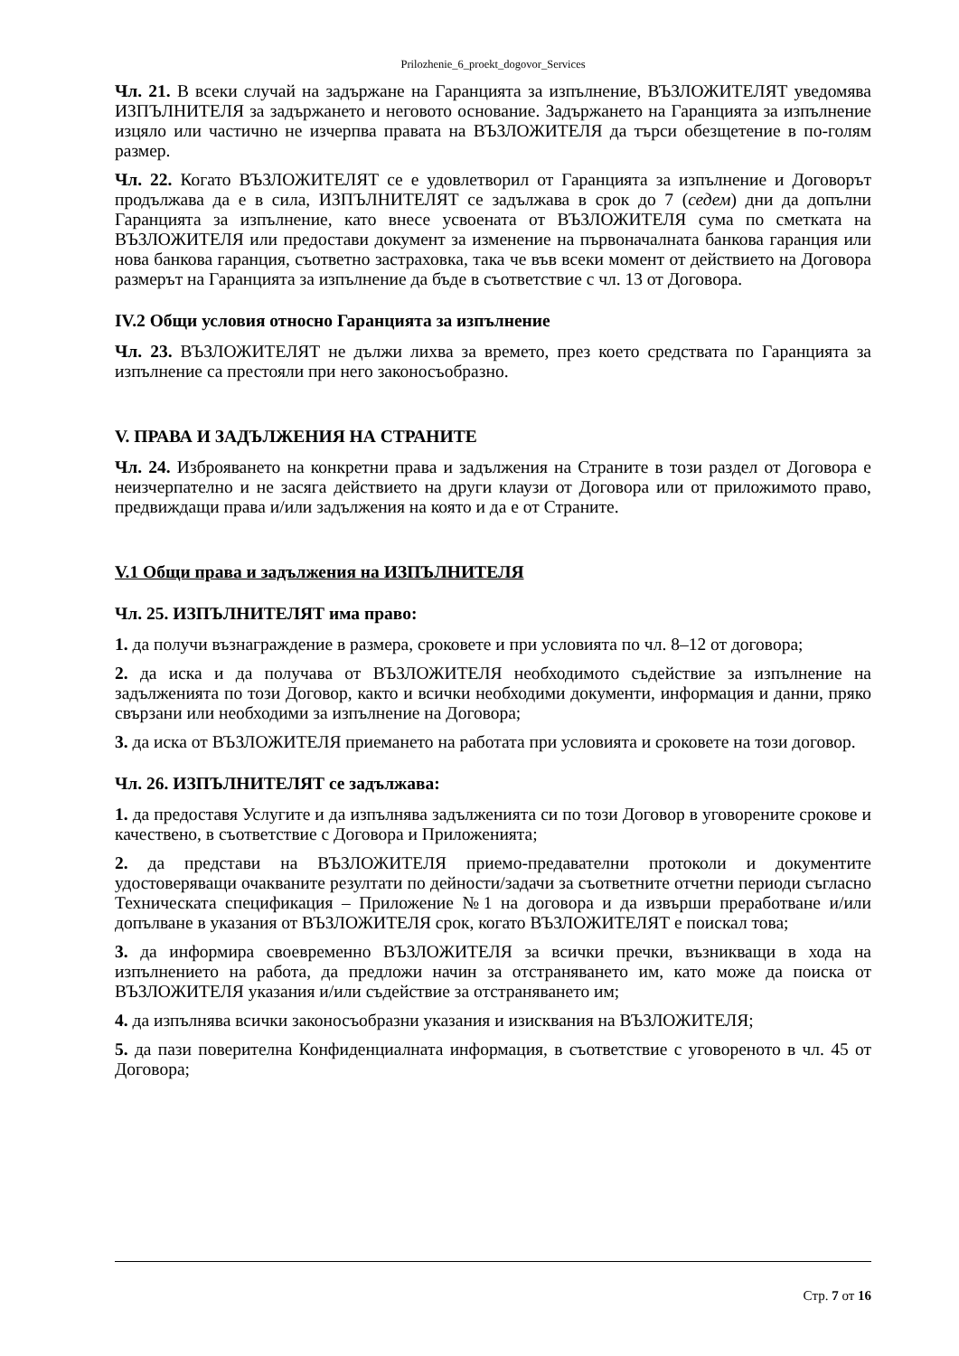Prilozhenie_6_proekt_dogovor_Services
Чл. 21. В всеки случай на задържане на Гаранцията за изпълнение, ВЪЗЛОЖИТЕЛЯТ уведомява ИЗПЪЛНИТЕЛЯ за задържането и неговото основание. Задържането на Гаранцията за изпълнение изцяло или частично не изчерпва правата на ВЪЗЛОЖИТЕЛЯ да търси обезщетение в по-голям размер.
Чл. 22. Когато ВЪЗЛОЖИТЕЛЯТ се е удовлетворил от Гаранцията за изпълнение и Договорът продължава да е в сила, ИЗПЪЛНИТЕЛЯТ се задължава в срок до 7 (седем) дни да допълни Гаранцията за изпълнение, като внесе усвоената от ВЪЗЛОЖИТЕЛЯ сума по сметката на ВЪЗЛОЖИТЕЛЯ или предостави документ за изменение на първоначалната банкова гаранция или нова банкова гаранция, съответно застраховка, така че във всеки момент от действието на Договора размерът на Гаранцията за изпълнение да бъде в съответствие с чл. 13 от Договора.
IV.2 Общи условия относно Гаранцията за изпълнение
Чл. 23. ВЪЗЛОЖИТЕЛЯТ не дължи лихва за времето, през което средствата по Гаранцията за изпълнение са престояли при него законосъобразно.
V. ПРАВА И ЗАДЪЛЖЕНИЯ НА СТРАНИТЕ
Чл. 24. Изброяването на конкретни права и задължения на Страните в този раздел от Договора е неизчерпателно и не засяга действието на други клаузи от Договора или от приложимото право, предвиждащи права и/или задължения на която и да е от Страните.
V.1 Общи права и задължения на ИЗПЪЛНИТЕЛЯ
Чл. 25. ИЗПЪЛНИТЕЛЯТ има право:
1. да получи възнаграждение в размера, сроковете и при условията по чл. 8–12 от договора;
2. да иска и да получава от ВЪЗЛОЖИТЕЛЯ необходимото съдействие за изпълнение на задълженията по този Договор, както и всички необходими документи, информация и данни, пряко свързани или необходими за изпълнение на Договора;
3. да иска от ВЪЗЛОЖИТЕЛЯ приемането на работата при условията и сроковете на този договор.
Чл. 26. ИЗПЪЛНИТЕЛЯТ се задължава:
1. да предоставя Услугите и да изпълнява задълженията си по този Договор в уговорените срокове и качествено, в съответствие с Договора и Приложенията;
2. да представи на ВЪЗЛОЖИТЕЛЯ приемо-предавателни протоколи и документите удостоверяващи очакваните резултати по дейности/задачи за съответните отчетни периоди съгласно Техническата спецификация – Приложение №1 на договора и да извърши преработване и/или допълване в указания от ВЪЗЛОЖИТЕЛЯ срок, когато ВЪЗЛОЖИТЕЛЯТ е поискал това;
3. да информира своевременно ВЪЗЛОЖИТЕЛЯ за всички пречки, възникващи в хода на изпълнението на работа, да предложи начин за отстраняването им, като може да поиска от ВЪЗЛОЖИТЕЛЯ указания и/или съдействие за отстраняването им;
4. да изпълнява всички законосъобразни указания и изисквания на ВЪЗЛОЖИТЕЛЯ;
5. да пази поверителна Конфиденциалната информация, в съответствие с уговореното в чл. 45 от Договора;
Стр. 7 от 16